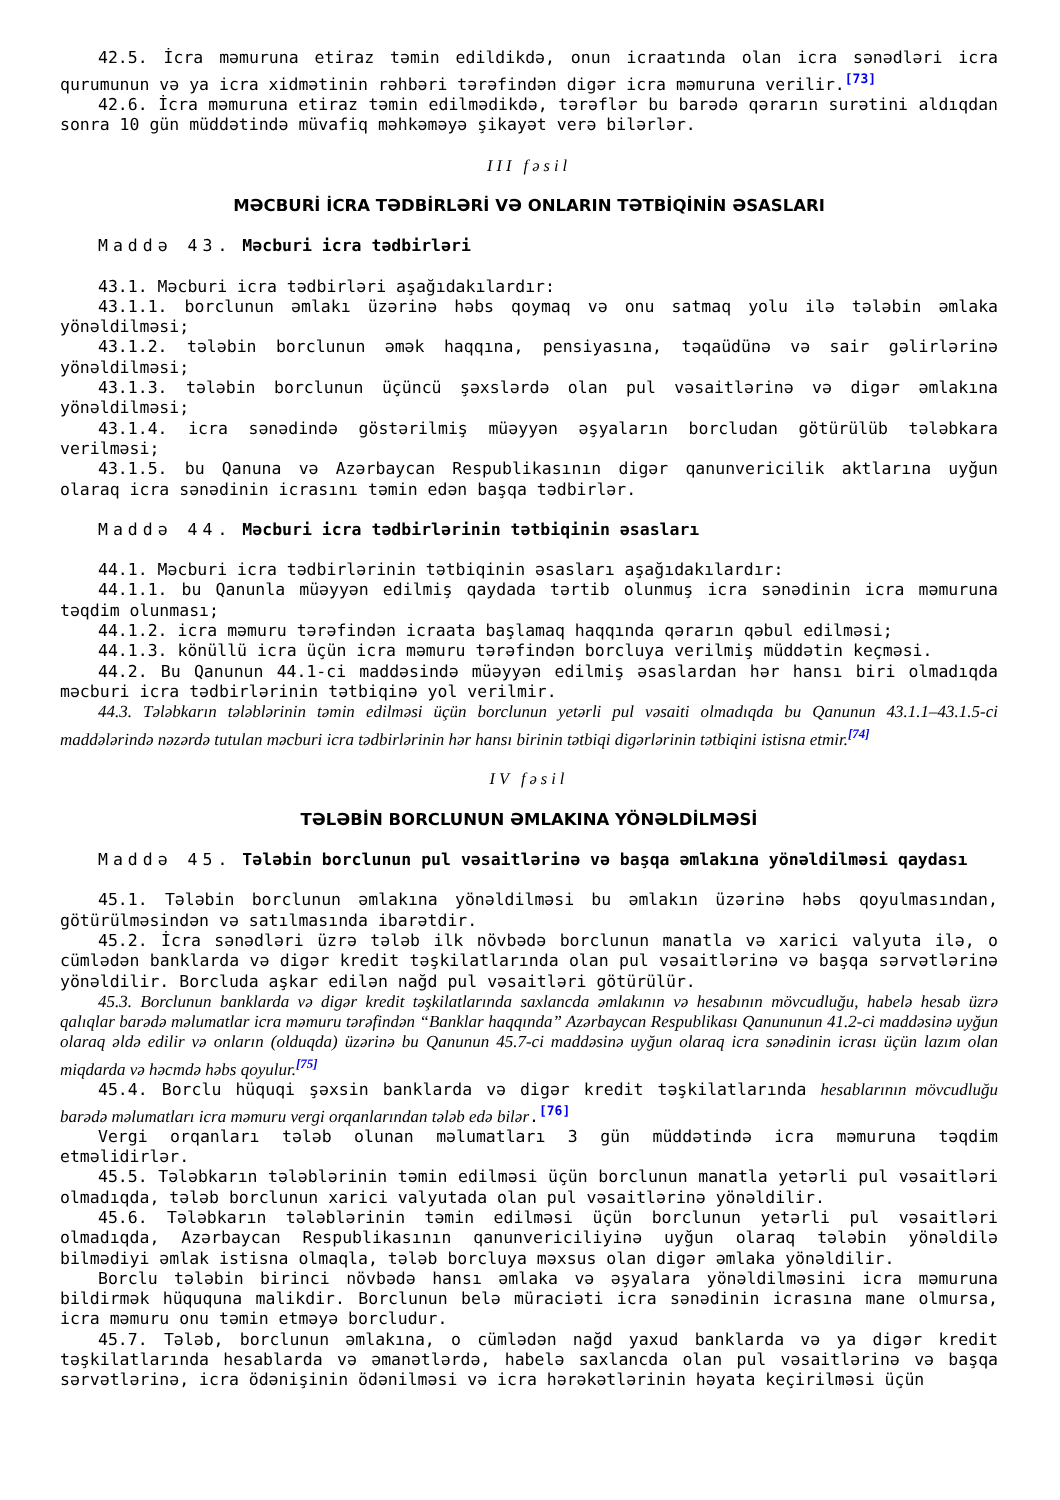42.5. İcra məmuruna etiraz təmin edildikdə, onun icraatında olan icra sənədləri icra qurumunun və ya icra xidmətinin rəhbəri tərəfindən digər icra məmuruna verilir.<sup>[73]</sup>
42.6. İcra məmuruna etiraz təmin edilmədikdə, tərəflər bu barədə qərarın surətini aldıqdan sonra 10 gün müddətində müvafiq məhkəməyə şikayət verə bilərlər.
III fəsil
MƏCBURİ İCRA TƏDBİRLƏRİ VƏ ONLARIN TƏTBİQİNİN ƏSASLARI
Maddə 43. Məcburi icra tədbirləri
43.1. Məcburi icra tədbirləri aşağıdakılardır:
43.1.1. borclunun əmlakı üzərinə həbs qoymaq və onu satmaq yolu ilə tələbin əmlaka yönəldilməsi;
43.1.2. tələbin borclunun əmək haqqına, pensiyasına, təqaüdünə və sair gəlirlərinə yönəldilməsi;
43.1.3. tələbin borclunun üçüncü şəxslərdə olan pul vəsaitlərinə və digər əmlakına yönəldilməsi;
43.1.4. icra sənədində göstərilmiş müəyyən əşyaların borcludan götürülüb tələbkara verilməsi;
43.1.5. bu Qanuna və Azərbaycan Respublikasının digər qanunvericilik aktlarına uyğun olaraq icra sənədinin icrasını təmin edən başqa tədbirlər.
Maddə 44. Məcburi icra tədbirlərinin tətbiqinin əsasları
44.1. Məcburi icra tədbirlərinin tətbiqinin əsasları aşağıdakılardır:
44.1.1. bu Qanunla müəyyən edilmiş qaydada tərtib olunmuş icra sənədinin icra məmuruna təqdim olunması;
44.1.2. icra məmuru tərəfindən icraata başlamaq haqqında qərarın qəbul edilməsi;
44.1.3. könüllü icra üçün icra məmuru tərəfindən borcluya verilmiş müddətin keçməsi.
44.2. Bu Qanunun 44.1-ci maddəsində müəyyən edilmiş əsaslardan hər hansı biri olmadıqda məcburi icra tədbirlərinin tətbiqinə yol verilmir.
44.3. Tələbkarın tələblərinin təmin edilməsi üçün borclunun yetərli pul vəsaiti olmadıqda bu Qanunun 43.1.1–43.1.5-ci maddələrində nəzərdə tutulan məcburi icra tədbirlərinin hər hansı birinin tətbiqi digərlərinin tətbiqini istisna etmir.<sup>[74]</sup>
IV fəsil
TƏLƏBİN BORCLUNUN ƏMLAKINA YÖNƏLDİLMƏSİ
Maddə 45. Tələbin borclunun pul vəsaitlərinə və başqa əmlakına yönəldilməsi qaydası
45.1. Tələbin borclunun əmlakına yönəldilməsi bu əmlakın üzərinə həbs qoyulmasından, götürülməsindən və satılmasında ibarətdir.
45.2. İcra sənədləri üzrə tələb ilk növbədə borclunun manatla və xarici valyuta ilə, o cümlədən banklarda və digər kredit təşkilatlarında olan pul vəsaitlərinə və başqa sərvətlərinə yönəldilir. Borcluda aşkar edilən nağd pul vəsaitləri götürülür.
45.3. Borclunun banklarda və digər kredit təşkilatlarında saxlancda əmlakının və hesabının mövcudluğu, habelə hesab üzrə qalıqlar barədə məlumatlar icra məmuru tərəfindən “Banklar haqqında” Azərbaycan Respublikası Qanununun 41.2-ci maddəsinə uyğun olaraq əldə edilir və onların (olduqda) üzərinə bu Qanunun 45.7-ci maddəsinə uyğun olaraq icra sənədinin icrası üçün lazım olan miqdarda və həcmdə həbs qoyulur.<sup>[75]</sup>
45.4. Borclu hüquqi şəxsin banklarda və digər kredit təşkilatlarında hesablarının mövcudluğu barədə məlumatları icra məmuru vergi orqanlarından tələb edə bilər.<sup>[76]</sup>
Vergi orqanları tələb olunan məlumatları 3 gün müddətində icra məmuruna təqdim etməlidirlər.
45.5. Tələbkarın tələblərinin təmin edilməsi üçün borclunun manatla yetərli pul vəsaitləri olmadıqda, tələb borclunun xarici valyutada olan pul vəsaitlərinə yönəldilir.
45.6. Tələbkarın tələblərinin təmin edilməsi üçün borclunun yetərli pul vəsaitləri olmadıqda, Azərbaycan Respublikasının qanunvericiliyinə uyğun olaraq tələbin yönəldilə bilmədiyi əmlak istisna olmaqla, tələb borcluya məxsus olan digər əmlaka yönəldilir.
Borclu tələbin birinci növbədə hansı əmlaka və əşyalara yönəldilməsini icra məmuruna bildirmək hüququna malikdir. Borclunun belə müraciəti icra sənədinin icrasına mane olmursa, icra məmuru onu təmin etməyə borcludur.
45.7. Tələb, borclunun əmlakına, o cümlədən nağd yaxud banklarda və ya digər kredit təşkilatlarında hesablarda və əmanətlərdə, habelə saxlancda olan pul vəsaitlərinə və başqa sərvətlərinə, icra ödənişinin ödənilməsi və icra hərəkətlərinin həyata keçirilməsi üçün